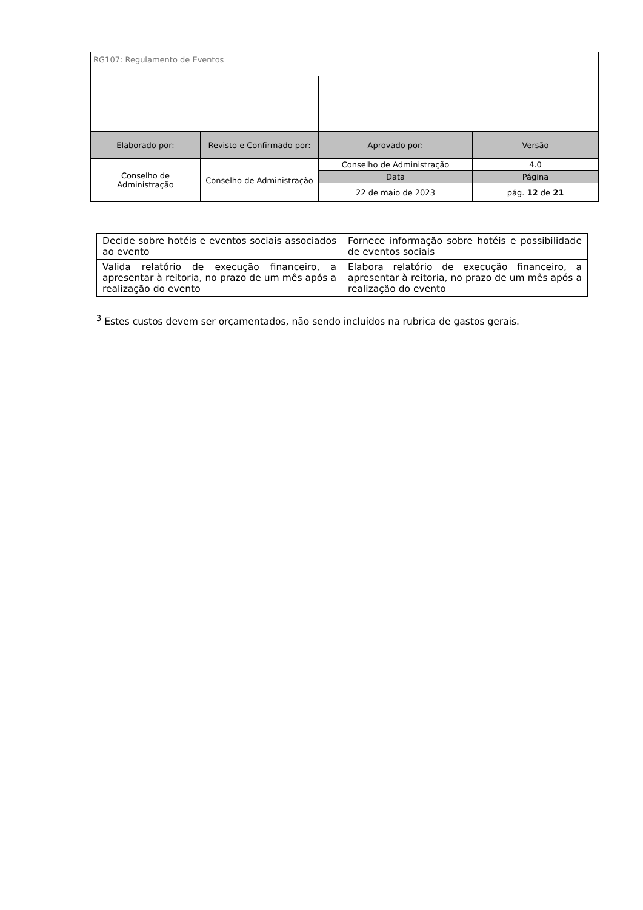| RG107: Regulamento de Eventos | | | |
| Elaborado por: | Revisto e Confirmado por: | Aprovado por: | Versão |
| Conselho de Administração | Conselho de Administração | Conselho de Administração | 4.0 |
| | | Data | Página |
| | | 22 de maio de 2023 | pág. 12 de 21 |
| Decide sobre hotéis e eventos sociais associados ao evento | Fornece informação sobre hotéis e possibilidade de eventos sociais |
| Valida relatório de execução financeiro, a apresentar à reitoria, no prazo de um mês após a realização do evento | Elabora relatório de execução financeiro, a apresentar à reitoria, no prazo de um mês após a realização do evento |
<sup>3</sup> Estes custos devem ser orçamentados, não sendo incluídos na rubrica de gastos gerais.